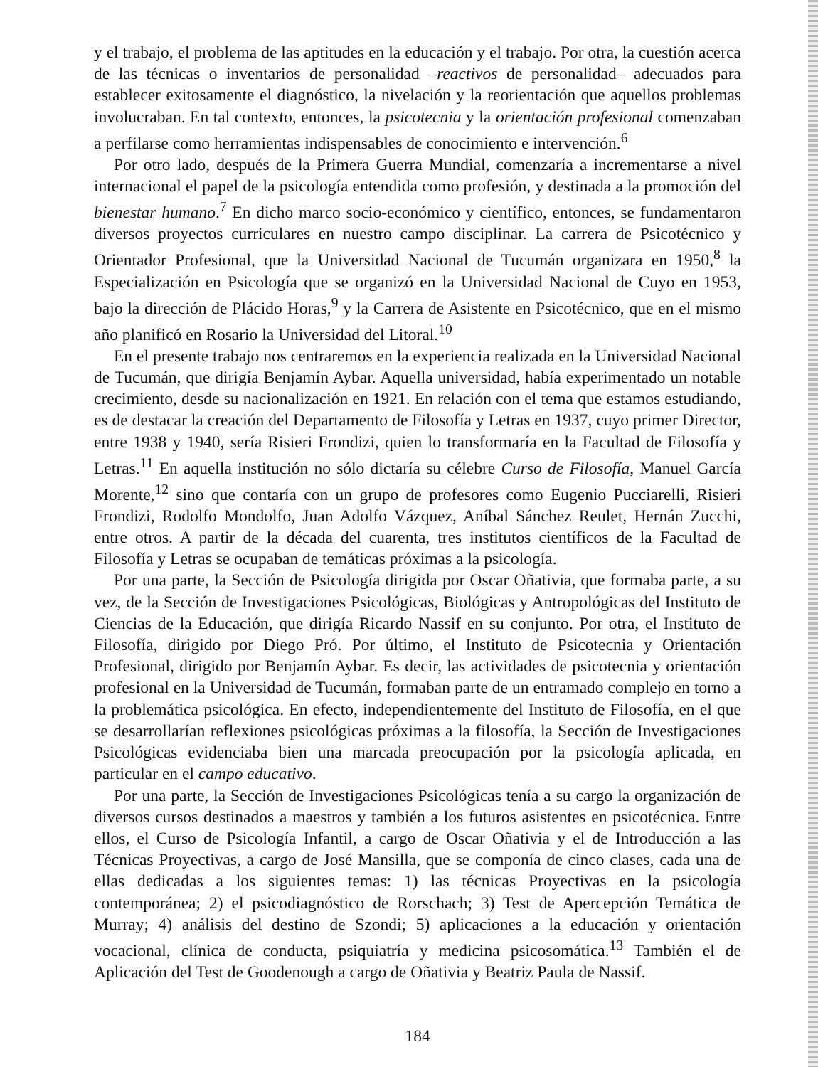y el trabajo, el problema de las aptitudes en la educación y el trabajo. Por otra, la cuestión acerca de las técnicas o inventarios de personalidad –reactivos de personalidad– adecuados para establecer exitosamente el diagnóstico, la nivelación y la reorientación que aquellos problemas involucraban. En tal contexto, entonces, la psicotecnia y la orientación profesional comenzaban a perfilarse como herramientas indispensables de conocimiento e intervención.<sup>6</sup>
Por otro lado, después de la Primera Guerra Mundial, comenzaría a incrementarse a nivel internacional el papel de la psicología entendida como profesión, y destinada a la promoción del bienestar humano.<sup>7</sup> En dicho marco socio-económico y científico, entonces, se fundamentaron diversos proyectos curriculares en nuestro campo disciplinar. La carrera de Psicotécnico y Orientador Profesional, que la Universidad Nacional de Tucumán organizara en 1950,<sup>8</sup> la Especialización en Psicología que se organizó en la Universidad Nacional de Cuyo en 1953, bajo la dirección de Plácido Horas,<sup>9</sup> y la Carrera de Asistente en Psicotécnico, que en el mismo año planificó en Rosario la Universidad del Litoral.<sup>10</sup>
En el presente trabajo nos centraremos en la experiencia realizada en la Universidad Nacional de Tucumán, que dirigía Benjamín Aybar. Aquella universidad, había experimentado un notable crecimiento, desde su nacionalización en 1921. En relación con el tema que estamos estudiando, es de destacar la creación del Departamento de Filosofía y Letras en 1937, cuyo primer Director, entre 1938 y 1940, sería Risieri Frondizi, quien lo transformaría en la Facultad de Filosofía y Letras.<sup>11</sup> En aquella institución no sólo dictaría su célebre Curso de Filosofía, Manuel García Morente,<sup>12</sup> sino que contaría con un grupo de profesores como Eugenio Pucciarelli, Risieri Frondizi, Rodolfo Mondolfo, Juan Adolfo Vázquez, Aníbal Sánchez Reulet, Hernán Zucchi, entre otros. A partir de la década del cuarenta, tres institutos científicos de la Facultad de Filosofía y Letras se ocupaban de temáticas próximas a la psicología.
Por una parte, la Sección de Psicología dirigida por Oscar Oñativia, que formaba parte, a su vez, de la Sección de Investigaciones Psicológicas, Biológicas y Antropológicas del Instituto de Ciencias de la Educación, que dirigía Ricardo Nassif en su conjunto. Por otra, el Instituto de Filosofía, dirigido por Diego Pró. Por último, el Instituto de Psicotecnia y Orientación Profesional, dirigido por Benjamín Aybar. Es decir, las actividades de psicotecnia y orientación profesional en la Universidad de Tucumán, formaban parte de un entramado complejo en torno a la problemática psicológica. En efecto, independientemente del Instituto de Filosofía, en el que se desarrollarían reflexiones psicológicas próximas a la filosofía, la Sección de Investigaciones Psicológicas evidenciaba bien una marcada preocupación por la psicología aplicada, en particular en el campo educativo.
Por una parte, la Sección de Investigaciones Psicológicas tenía a su cargo la organización de diversos cursos destinados a maestros y también a los futuros asistentes en psicotécnica. Entre ellos, el Curso de Psicología Infantil, a cargo de Oscar Oñativia y el de Introducción a las Técnicas Proyectivas, a cargo de José Mansilla, que se componía de cinco clases, cada una de ellas dedicadas a los siguientes temas: 1) las técnicas Proyectivas en la psicología contemporánea; 2) el psicodiagnóstico de Rorschach; 3) Test de Apercepción Temática de Murray; 4) análisis del destino de Szondi; 5) aplicaciones a la educación y orientación vocacional, clínica de conducta, psiquiatría y medicina psicosomática.<sup>13</sup> También el de Aplicación del Test de Goodenough a cargo de Oñativia y Beatriz Paula de Nassif.
184